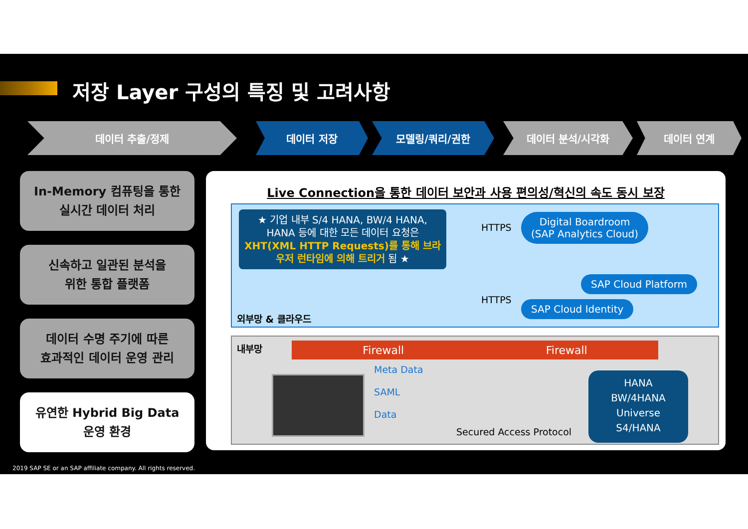저장 Layer 구성의 특징 및 고려사항
데이터 추출/정제 데이터 저장 모델링/쿼리/권한 데이터 분석/시각화 데이터 연계
In-Memory 컴퓨팅을 통한
실시간 데이터 처리
신속하고 일관된 분석을
위한 통합 플랫폼
데이터 수명 주기에 따른
효과적인 데이터 운영 관리
유연한 Hybrid Big Data
운영 환경
Live Connection을 통한 데이터 보안과 사용 편의성/혁신의 속도 동시 보장
★ 기업 내부 S/4 HANA, BW/4 HANA, HANA 등에 대한 모든 데이터 요청은 XHT(XML HTTP Requests)를 통해 브라우저 런타임에 의해 트리거 됨 ★
HTTPS
Digital Boardroom
(SAP Analytics Cloud)
SAP Cloud Platform
HTTPS SAP Cloud Identity
외부망 & 클라우드
내부망 Firewall Firewall
Meta Data
SAML
Data
Secured Access Protocol
HANA
BW/4HANA
Universe
S4/HANA
2019 SAP SE or an SAP affiliate company. All rights reserved.